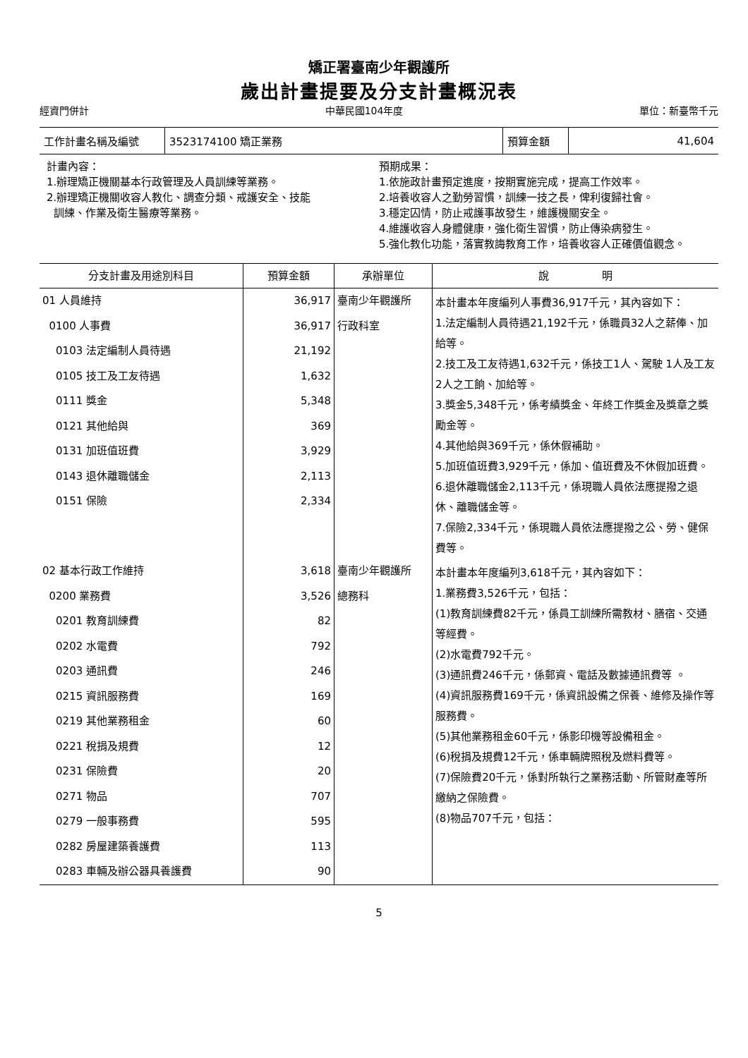矯正署臺南少年觀護所
歲出計畫提要及分支計畫概況表
經資門併計 中華民國104年度 單位：新臺幣千元
| 工作計畫名稱及編號 | 3523174100 矯正業務 | 預算金額 | 41,604 |
計畫內容：
1.辦理矯正機關基本行政管理及人員訓練等業務。
2.辦理矯正機關收容人教化、調查分類、戒護安全、技能
訓練、作業及衛生醫療等業務。
預期成果：
1.依施政計畫預定進度，按期實施完成，提高工作效率。
2.培養收容人之勤勞習慣，訓練一技之長，俾利復歸社會。
3.穩定囚情，防止戒護事故發生，維護機關安全。
4.維護收容人身體健康，強化衛生習慣，防止傳染病發生。
5.強化教化功能，落實教誨教育工作，培養收容人正確價值觀念。
| 分支計畫及用途別科目 | 預算金額 | 承辦單位 | 說 明 |
| --- | --- | --- | --- |
| 01 人員維持 0100 人事費 0103 法定編制人員待遇 0105 技工及工友待遇 0111 獎金 0121 其他給與 0131 加班值班費 0143 退休離職儲金 0151 保險 | 36,917 36,917 21,192 1,632 5,348 369 3,929 2,113 2,334 | 臺南少年觀護所 行政科室 | 本計畫本年度編列人事費36,917千元，其內容如下： 1.法定編制人員待遇21,192千元，係職員32人之薪俸、加給等。 2.技工及工友待遇1,632千元，係技工1人、駕駛 1人及工友2人之工餉、加給等。 3.獎金5,348千元，係考績獎金、年終工作獎金及獎章之獎勵金等。 4.其他給與369千元，係休假補助。 5.加班值班費3,929千元，係加、值班費及不休假加班費。 6.退休離職儲金2,113千元，係現職人員依法應提撥之退休、離職儲金等。 7.保險2,334千元，係現職人員依法應提撥之公、勞、健保費等。 |
| 02 基本行政工作維持 0200 業務費 0201 教育訓練費 0202 水電費 0203 通訊費 0215 資訊服務費 0219 其他業務租金 0221 稅捐及規費 0231 保險費 0271 物品 0279 一般事務費 0282 房屋建築養護費 0283 車輛及辦公器具養護費 | 3,618 3,526 82 792 246 169 60 12 20 707 595 113 90 | 臺南少年觀護所 總務科 | 本計畫本年度編列3,618千元，其內容如下： 1.業務費3,526千元，包括： (1)教育訓練費82千元，係員工訓練所需教材、膳宿、交通等經費。 (2)水電費792千元。 (3)通訊費246千元，係郵資、電話及數據通訊費等 。 (4)資訊服務費169千元，係資訊設備之保養、維修及操作等服務費。 (5)其他業務租金60千元，係影印機等設備租金。 (6)稅捐及規費12千元，係車輛牌照稅及燃料費等。 (7)保險費20千元，係對所執行之業務活動、所管財產等所繳納之保險費。 (8)物品707千元，包括： |
5